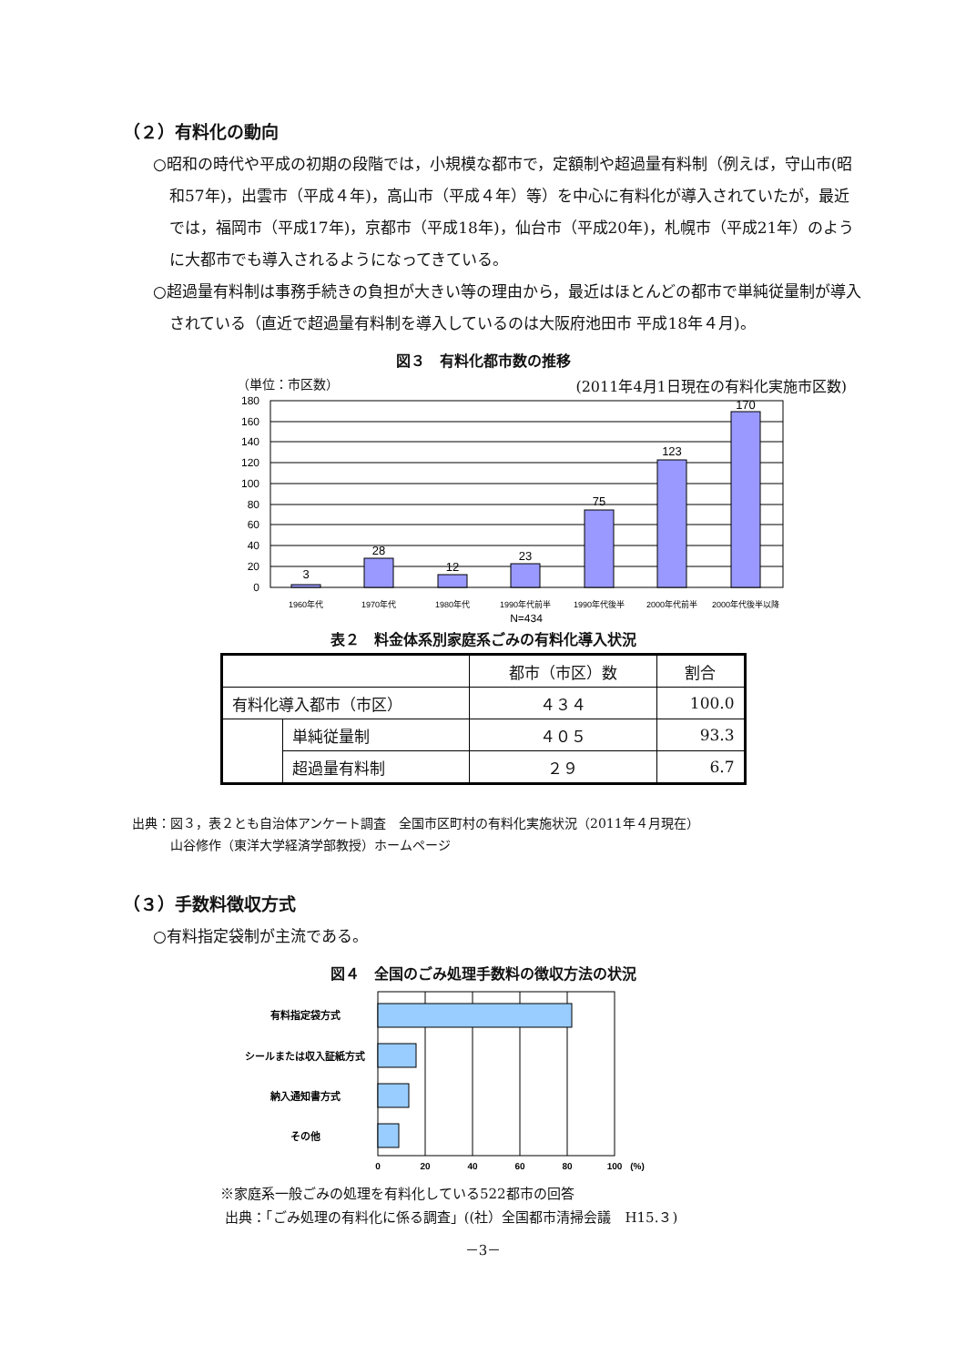（２）有料化の動向
○昭和の時代や平成の初期の段階では，小規模な都市で，定額制や超過量有料制（例えば，守山市(昭和57年)，出雲市（平成４年)，高山市（平成４年）等）を中心に有料化が導入されていたが，最近では，福岡市（平成17年)，京都市（平成18年)，仙台市（平成20年)，札幌市（平成21年）のように大都市でも導入されるようになってきている。
○超過量有料制は事務手続きの負担が大きい等の理由から，最近はほとんどの都市で単純従量制が導入されている（直近で超過量有料制を導入しているのは大阪府池田市 平成18年４月)。
図３　有料化都市数の推移
（単位：市区数） (2011年4月1日現在の有料化実施市区数)
3
28
12
23
75
123
170
0
20
40
60
80
100
120
140
160
180
1960年代
1970年代
1980年代
1990年代前半
1990年代後半
2000年代前半
2000年代後半以降
N=434
表２　料金体系別家庭系ごみの有料化導入状況
| | | 都市（市区）数 | 割合 |
| 有料化導入都市（市区） | | ４３４ | 100.0 |
| | 単純従量制 | ４０５ | 93.3 |
| | 超過量有料制 | ２９ | 6.7 |
出典：図３，表２とも自治体アンケート調査　全国市区町村の有料化実施状況（2011年４月現在）
　　　山谷修作（東洋大学経済学部教授）ホームページ
（３）手数料徴収方式
○有料指定袋制が主流である。
図４　全国のごみ処理手数料の徴収方法の状況
有料指定袋方式
シールまたは収入証紙方式
納入通知書方式
その他
0
20
40
60
80
100
(%)
※家庭系一般ごみの処理を有料化している522都市の回答
出典：「ごみ処理の有料化に係る調査」((社）全国都市清掃会議　H15.３)
－3－